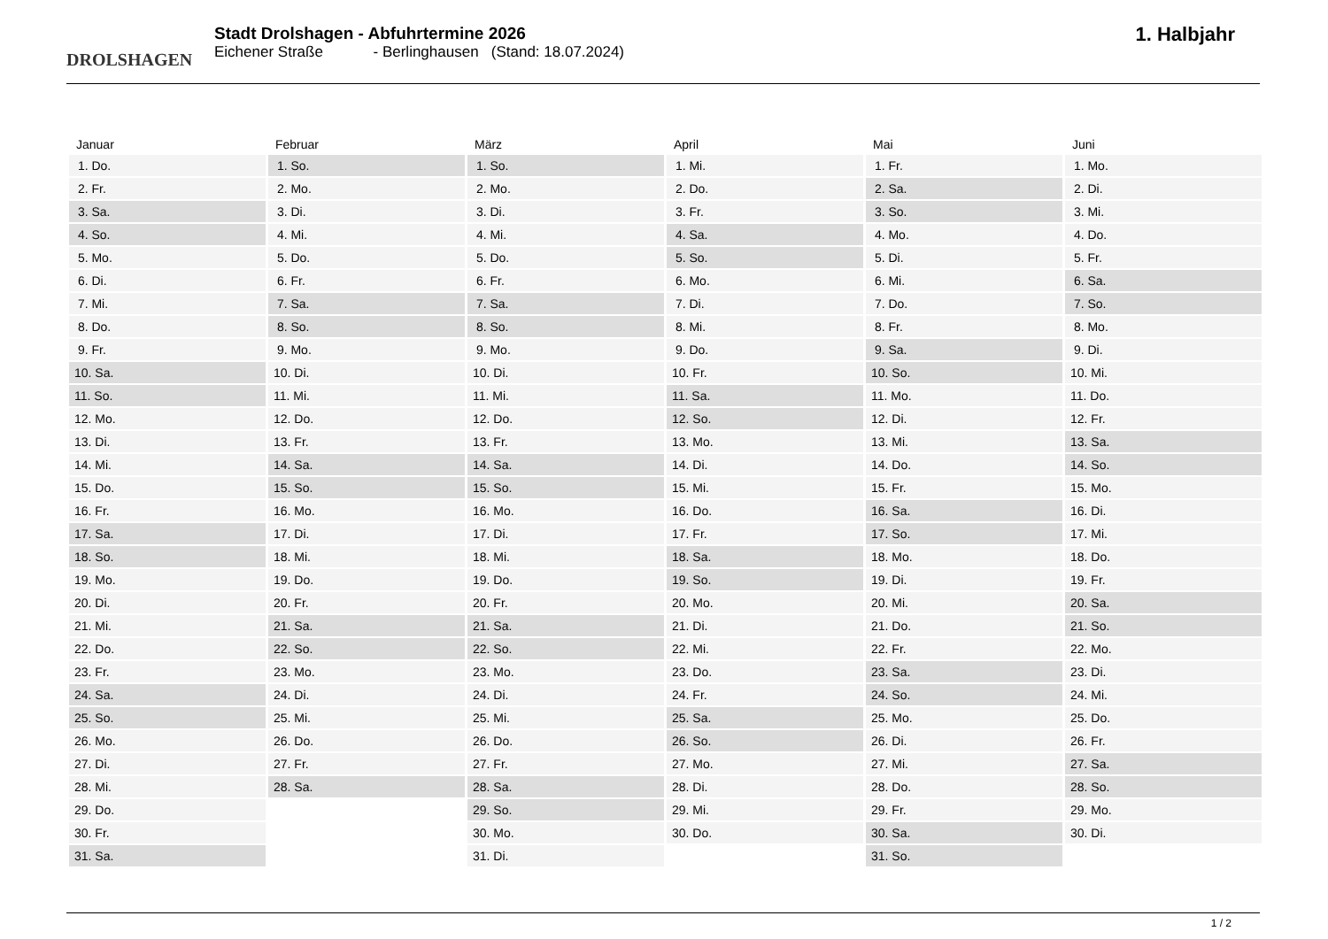DROLSHAGEN
Stadt Drolshagen - Abfuhrtermine 2026
Eichener Straße - Berlinghausen (Stand: 18.07.2024)
1. Halbjahr
| Januar | Februar | März | April | Mai | Juni |
| --- | --- | --- | --- | --- | --- |
| 1. Do. | 1. So. | 1. So. | 1. Mi. | 1. Fr. | 1. Mo. |
| 2. Fr. | 2. Mo. | 2. Mo. | 2. Do. | 2. Sa. | 2. Di. |
| 3. Sa. | 3. Di. | 3. Di. | 3. Fr. | 3. So. | 3. Mi. |
| 4. So. | 4. Mi. | 4. Mi. | 4. Sa. | 4. Mo. | 4. Do. |
| 5. Mo. | 5. Do. | 5. Do. | 5. So. | 5. Di. | 5. Fr. |
| 6. Di. | 6. Fr. | 6. Fr. | 6. Mo. | 6. Mi. | 6. Sa. |
| 7. Mi. | 7. Sa. | 7. Sa. | 7. Di. | 7. Do. | 7. So. |
| 8. Do. | 8. So. | 8. So. | 8. Mi. | 8. Fr. | 8. Mo. |
| 9. Fr. | 9. Mo. | 9. Mo. | 9. Do. | 9. Sa. | 9. Di. |
| 10. Sa. | 10. Di. | 10. Di. | 10. Fr. | 10. So. | 10. Mi. |
| 11. So. | 11. Mi. | 11. Mi. | 11. Sa. | 11. Mo. | 11. Do. |
| 12. Mo. | 12. Do. | 12. Do. | 12. So. | 12. Di. | 12. Fr. |
| 13. Di. | 13. Fr. | 13. Fr. | 13. Mo. | 13. Mi. | 13. Sa. |
| 14. Mi. | 14. Sa. | 14. Sa. | 14. Di. | 14. Do. | 14. So. |
| 15. Do. | 15. So. | 15. So. | 15. Mi. | 15. Fr. | 15. Mo. |
| 16. Fr. | 16. Mo. | 16. Mo. | 16. Do. | 16. Sa. | 16. Di. |
| 17. Sa. | 17. Di. | 17. Di. | 17. Fr. | 17. So. | 17. Mi. |
| 18. So. | 18. Mi. | 18. Mi. | 18. Sa. | 18. Mo. | 18. Do. |
| 19. Mo. | 19. Do. | 19. Do. | 19. So. | 19. Di. | 19. Fr. |
| 20. Di. | 20. Fr. | 20. Fr. | 20. Mo. | 20. Mi. | 20. Sa. |
| 21. Mi. | 21. Sa. | 21. Sa. | 21. Di. | 21. Do. | 21. So. |
| 22. Do. | 22. So. | 22. So. | 22. Mi. | 22. Fr. | 22. Mo. |
| 23. Fr. | 23. Mo. | 23. Mo. | 23. Do. | 23. Sa. | 23. Di. |
| 24. Sa. | 24. Di. | 24. Di. | 24. Fr. | 24. So. | 24. Mi. |
| 25. So. | 25. Mi. | 25. Mi. | 25. Sa. | 25. Mo. | 25. Do. |
| 26. Mo. | 26. Do. | 26. Do. | 26. So. | 26. Di. | 26. Fr. |
| 27. Di. | 27. Fr. | 27. Fr. | 27. Mo. | 27. Mi. | 27. Sa. |
| 28. Mi. | 28. Sa. | 28. Sa. | 28. Di. | 28. Do. | 28. So. |
| 29. Do. | | 29. So. | 29. Mi. | 29. Fr. | 29. Mo. |
| 30. Fr. | | 30. Mo. | 30. Do. | 30. Sa. | 30. Di. |
| 31. Sa. | | 31. Di. | | 31. So. | |
1 / 2